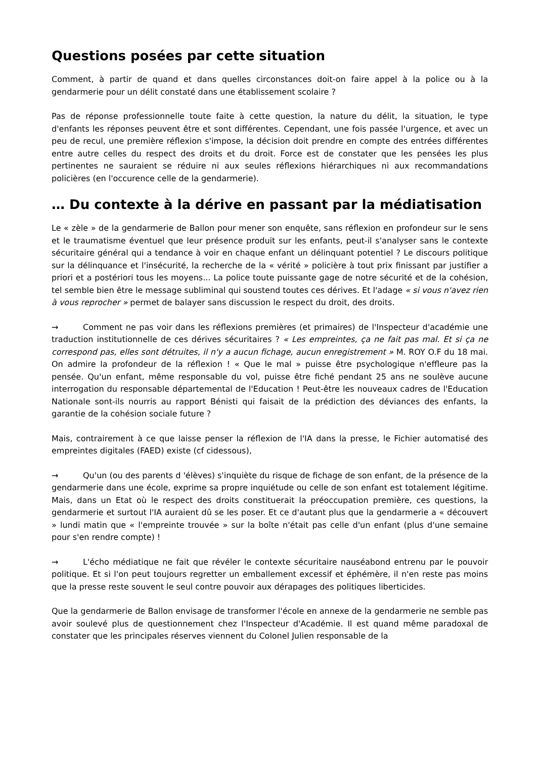Questions posées par cette situation
Comment, à partir de quand et dans quelles circonstances doit-on faire appel à la police ou à la gendarmerie pour un délit constaté dans une établissement scolaire ?
Pas de réponse professionnelle toute faite à cette question, la nature du délit, la situation, le type d'enfants les réponses peuvent être et sont différentes. Cependant, une fois passée l'urgence, et avec un peu de recul, une première réflexion s'impose, la décision doit prendre en compte des entrées différentes entre autre celles du respect des droits et du droit. Force est de constater que les pensées les plus pertinentes ne sauraient se réduire ni aux seules réflexions hiérarchiques ni aux recommandations policières (en l'occurence celle de la gendarmerie).
… Du contexte à la dérive en passant par la médiatisation
Le « zèle » de la gendarmerie de Ballon pour mener son enquête, sans réflexion en profondeur sur le sens et le traumatisme éventuel que leur présence produit sur les enfants, peut-il s'analyser sans le contexte sécuritaire général qui a tendance à voir en chaque enfant un délinquant potentiel ? Le discours politique sur la délinquance et l'insécurité, la recherche de la « vérité » policière à tout prix finissant par justifier a priori et a postériori tous les moyens... La police toute puissante gage de notre sécurité et de la cohésion, tel semble bien être le message subliminal qui soustend toutes ces dérives. Et l'adage « si vous n'avez rien à vous reprocher » permet de balayer sans discussion le respect du droit, des droits.
→ Comment ne pas voir dans les réflexions premières (et primaires) de l'Inspecteur d'académie une traduction institutionnelle de ces dérives sécuritaires ? « Les empreintes, ça ne fait pas mal. Et si ça ne correspond pas, elles sont détruites, il n'y a aucun fichage, aucun enregistrement » M. ROY O.F du 18 mai. On admire la profondeur de la réflexion ! « Que le mal » puisse être psychologique n'effleure pas la pensée. Qu'un enfant, même responsable du vol, puisse être fiché pendant 25 ans ne soulève aucune interrogation du responsable départemental de l'Education ! Peut-être les nouveaux cadres de l'Education Nationale sont-ils nourris au rapport Bénisti qui faisait de la prédiction des déviances des enfants, la garantie de la cohésion sociale future ?
Mais, contrairement à ce que laisse penser la réflexion de l'IA dans la presse, le Fichier automatisé des empreintes digitales (FAED) existe (cf cidessous),
→ Qu'un (ou des parents d 'élèves) s'inquiète du risque de fichage de son enfant, de la présence de la gendarmerie dans une école, exprime sa propre inquiétude ou celle de son enfant est totalement légitime. Mais, dans un Etat où le respect des droits constituerait la préoccupation première, ces questions, la gendarmerie et surtout l'IA auraient dû se les poser. Et ce d'autant plus que la gendarmerie a « découvert » lundi matin que « l'empreinte trouvée » sur la boîte n'était pas celle d'un enfant (plus d'une semaine pour s'en rendre compte) !
→ L'écho médiatique ne fait que révéler le contexte sécuritaire nauséabond entrenu par le pouvoir politique. Et si l'on peut toujours regretter un emballement excessif et éphémère, il n'en reste pas moins que la presse reste souvent le seul contre pouvoir aux dérapages des politiques liberticides.
Que la gendarmerie de Ballon envisage de transformer l'école en annexe de la gendarmerie ne semble pas avoir soulevé plus de questionnement chez l'Inspecteur d'Académie. Il est quand même paradoxal de constater que les principales réserves viennent du Colonel Julien responsable de la